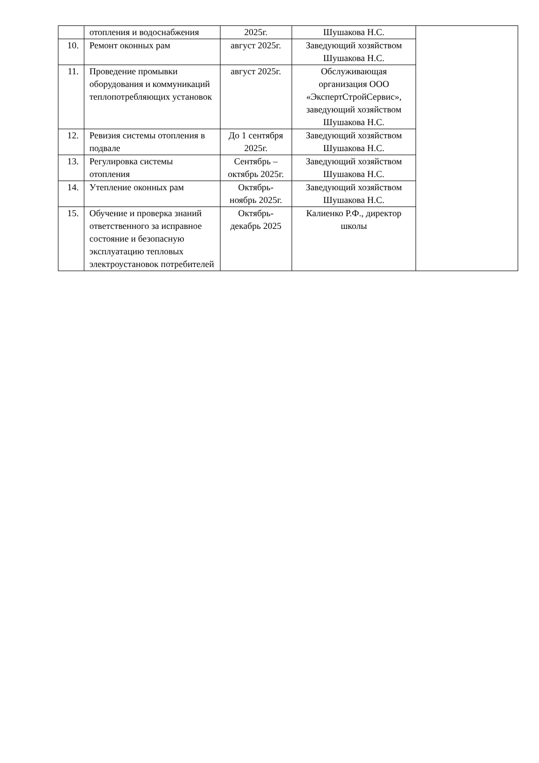| | отопления и водоснабжения | 2025г. | Шушакова Н.С. | |
| 10. | Ремонт оконных рам | август 2025г. | Заведующий хозяйством Шушакова Н.С. | |
| 11. | Проведение промывки оборудования и коммуникаций теплопотребляющих установок | август 2025г. | Обслуживающая организация ООО «ЭкспертСтройСервис», заведующий хозяйством Шушакова Н.С. | |
| 12. | Ревизия системы отопления в подвале | До 1 сентября 2025г. | Заведующий хозяйством Шушакова Н.С. | |
| 13. | Регулировка системы отопления | Сентябрь – октябрь 2025г. | Заведующий хозяйством Шушакова Н.С. | |
| 14. | Утепление оконных рам | Октябрь-ноябрь 2025г. | Заведующий хозяйством Шушакова Н.С. | |
| 15. | Обучение и проверка знаний ответственного за исправное состояние и безопасную эксплуатацию тепловых электроустановок потребителей | Октябрь-декабрь 2025 | Калиенко Р.Ф., директор школы | |